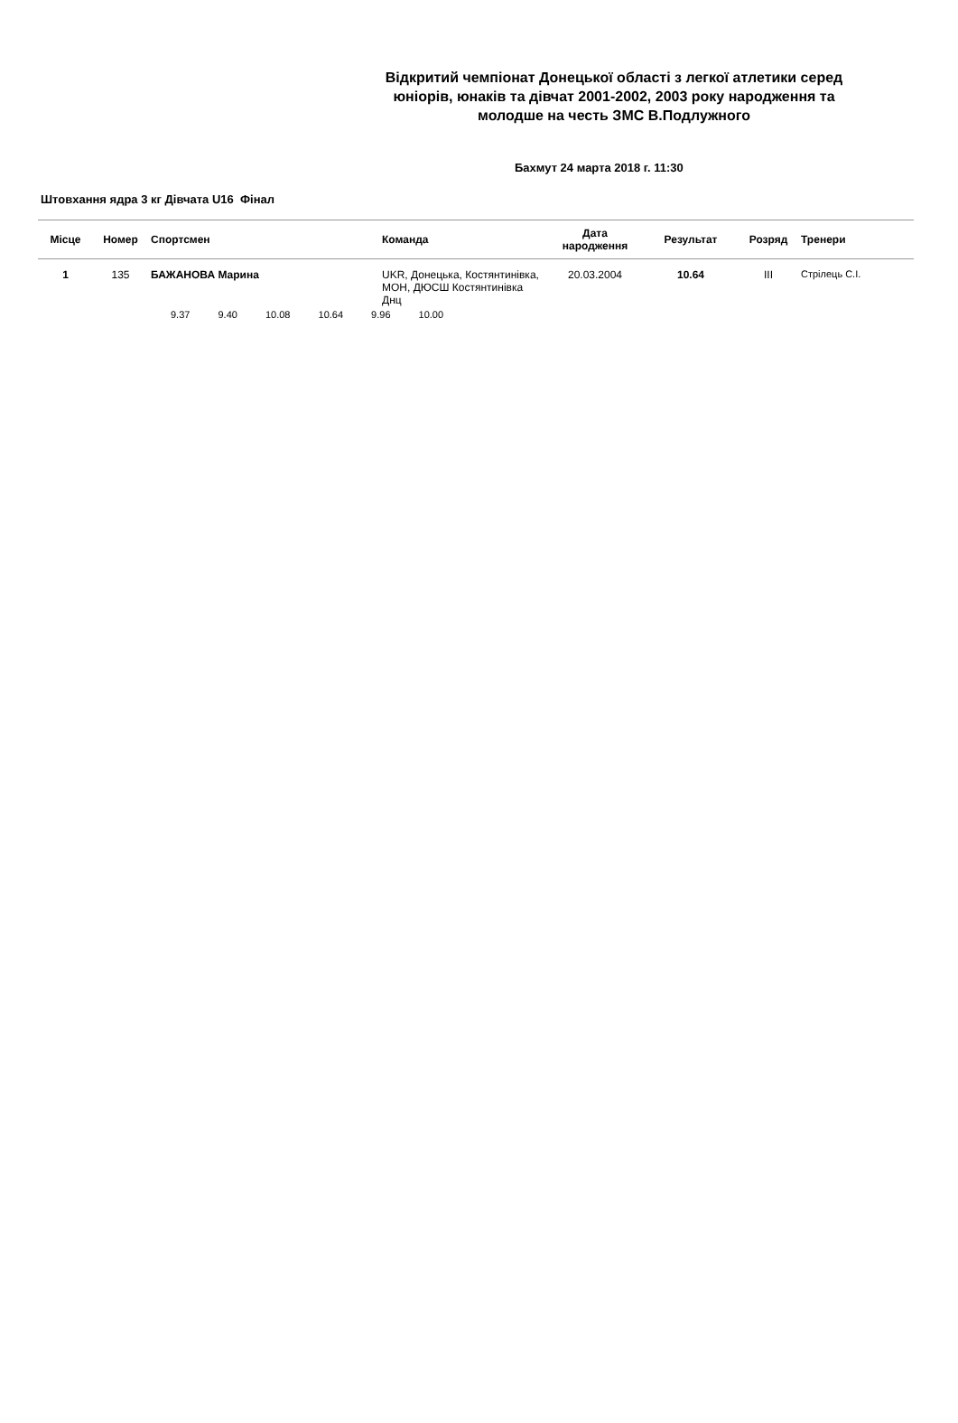Відкритий чемпіонат Донецької області з легкої атлетики серед юніорів, юнаків та дівчат 2001-2002, 2003 року народження та молодше на честь ЗМС В.Подлужного
Бахмут 24 марта 2018 г. 11:30
Штовхання ядра 3 кг Дівчата U16 Фінал
| Місце | Номер | Спортсмен | Команда | Дата народження | Результат | Розряд | Тренери |
| --- | --- | --- | --- | --- | --- | --- | --- |
| 1 | 135 | БАЖАНОВА Марина | UKR, Донецька, Костянтинівка, МОН, ДЮСШ Костянтинівка Днц | 20.03.2004 | 10.64 | III | Стрілець С.І. |
| | | 9.37 9.40 10.08 10.64 9.96 10.00 | | | | | |